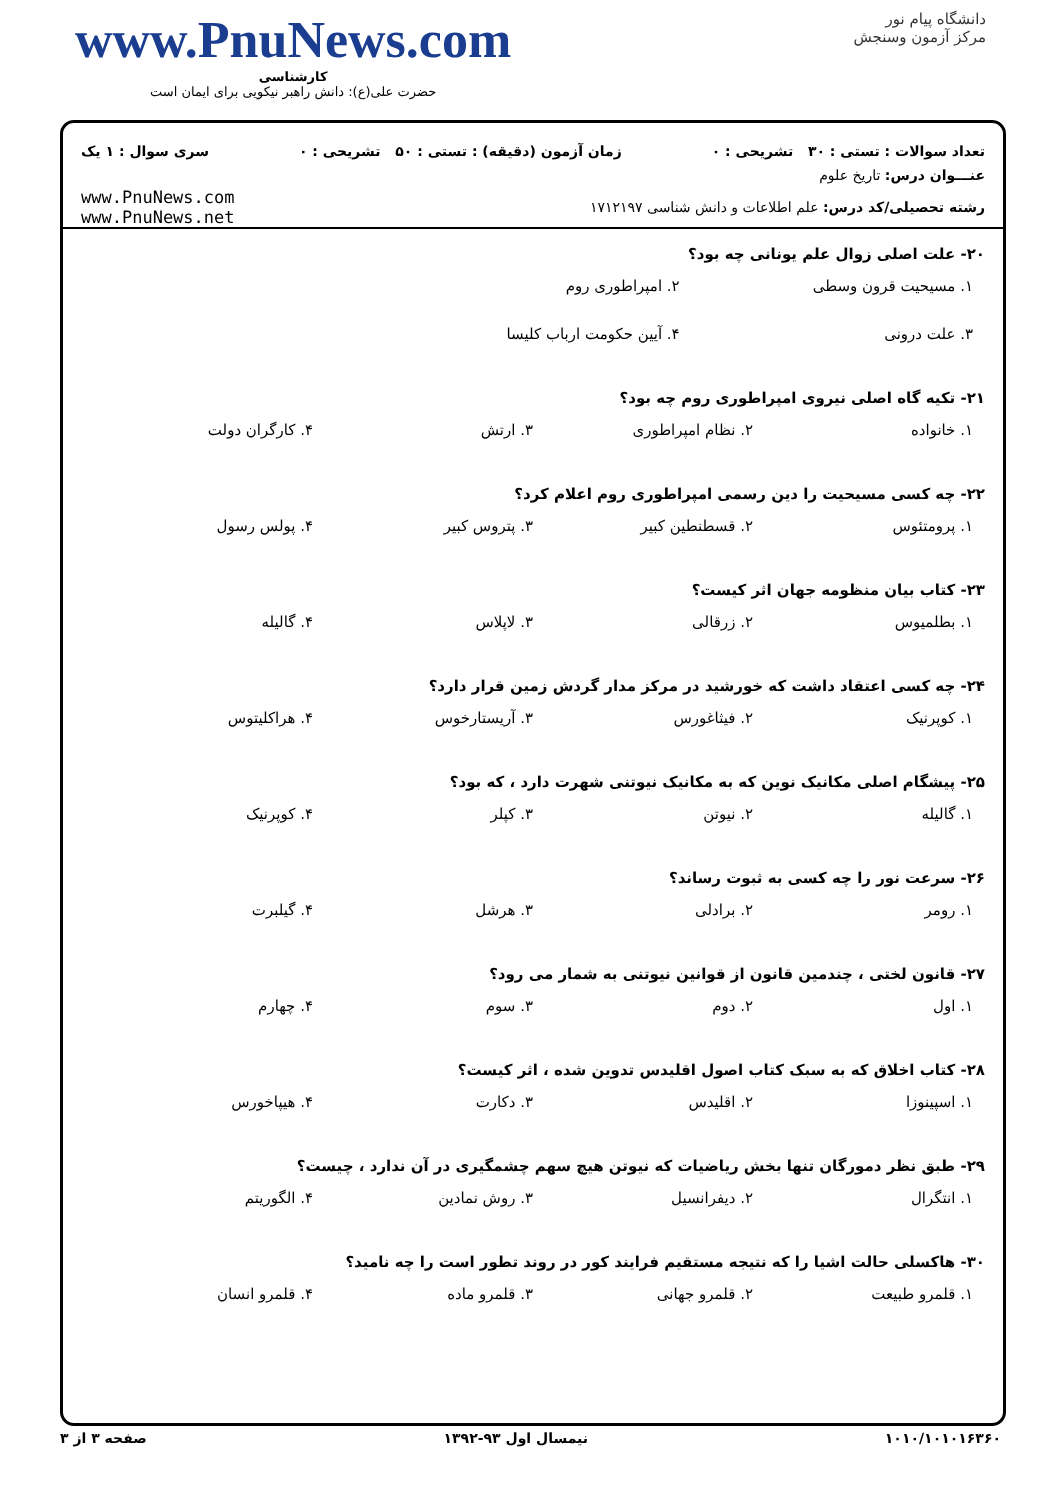دانشگاه پیام نور
مرکز آزمون وسنجش
www.PnuNews.com
کارشناسی
حضرت علی(ع): دانش راهبر نیکویی برای ایمان است
تعداد سوالات : تستی : ۳۰ تشریحی : ۰ زمان آزمون (دقیقه) : تستی : ۵۰ تشریحی : ۰ سری سوال : ۱ یک
عنـــوان درس: تاریخ علوم
رشته تحصیلی/کد درس: علم اطلاعات و دانش شناسی ۱۷۱۲۱۹۷
www.PnuNews.com
www.PnuNews.net
۲۰- علت اصلی زوال علم یونانی چه بود؟
۱. مسیحیت قرون وسطی ۲. امپراطوری روم
۳. علت درونی ۴. آیین حکومت ارباب کلیسا
۲۱- تکیه گاه اصلی نیروی امپراطوری روم چه بود؟
۱. خانواده ۲. نظام امپراطوری ۳. ارتش ۴. کارگران دولت
۲۲- چه کسی مسیحیت را دین رسمی امپراطوری روم اعلام کرد؟
۱. پرومتئوس ۲. قسطنطین کبیر ۳. پتروس کبیر ۴. پولس رسول
۲۳- کتاب بیان منظومه جهان اثر کیست؟
۱. بطلمیوس ۲. زرقالی ۳. لاپلاس ۴. گالیله
۲۴- چه کسی اعتقاد داشت که خورشید در مرکز مدار گردش زمین قرار دارد؟
۱. کوپرنیک ۲. فیثاغورس ۳. آریستارخوس ۴. هراکلیتوس
۲۵- پیشگام اصلی مکانیک نوین که به مکانیک نیوتنی شهرت دارد ، که بود؟
۱. گالیله ۲. نیوتن ۳. کپلر ۴. کوپرنیک
۲۶- سرعت نور را چه کسی به ثبوت رساند؟
۱. رومر ۲. برادلی ۳. هرشل ۴. گیلبرت
۲۷- قانون لختی ، چندمین قانون از قوانین نیوتنی به شمار می رود؟
۱. اول ۲. دوم ۳. سوم ۴. چهارم
۲۸- کتاب اخلاق که به سبک کتاب اصول اقلیدس تدوین شده ، اثر کیست؟
۱. اسپینوزا ۲. اقلیدس ۳. دکارت ۴. هیپاخورس
۲۹- طبق نظر دمورگان تنها بخش ریاضیات که نیوتن هیچ سهم چشمگیری در آن ندارد ، چیست؟
۱. انتگرال ۲. دیفرانسیل ۳. روش نمادین ۴. الگوریتم
۳۰- هاکسلی حالت اشیا را که نتیجه مستقیم فرایند کور در روند تطور است را چه نامید؟
۱. قلمرو طبیعت ۲. قلمرو جهانی ۳. قلمرو ماده ۴. قلمرو انسان
۱۰۱۰/۱۰۱۰۱۶۳۶۰ نیمسال اول ۹۳-۱۳۹۲ صفحه ۳ از ۳